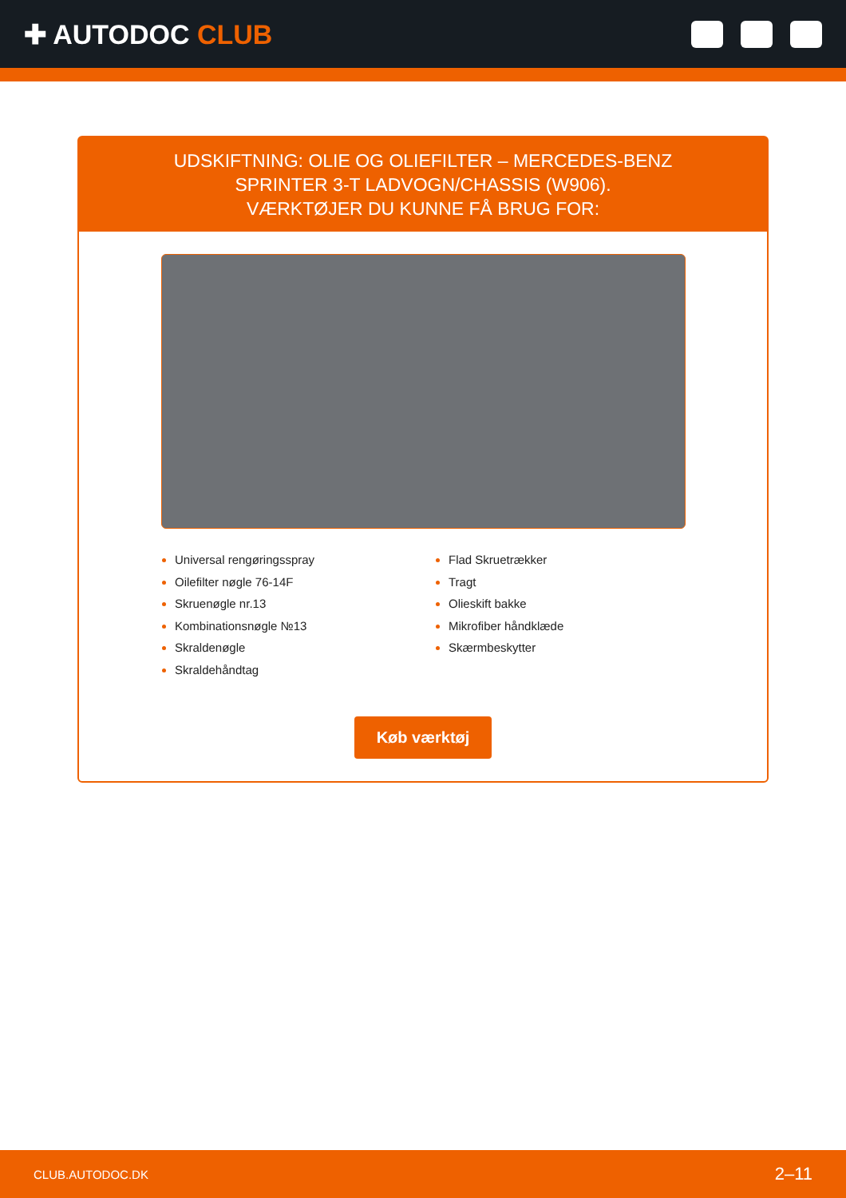✚ AUTODOC CLUB
UDSKIFTNING: OLIE OG OLIEFILTER – MERCEDES-BENZ
SPRINTER 3-T LADVOGN/CHASSIS (W906).
VÆRKTØJER DU KUNNE FÅ BRUG FOR:
Universal rengøringsspray
Oilefilter nøgle 76-14F
Skruenøgle nr.13
Kombinationsnøgle №13
Skraldenøgle
Skraldehåndtag
Flad Skruetrækker
Tragt
Olieskift bakke
Mikrofiber håndklæde
Skærmbeskytter
Køb værktøj
CLUB.AUTODOC.DK 2–11